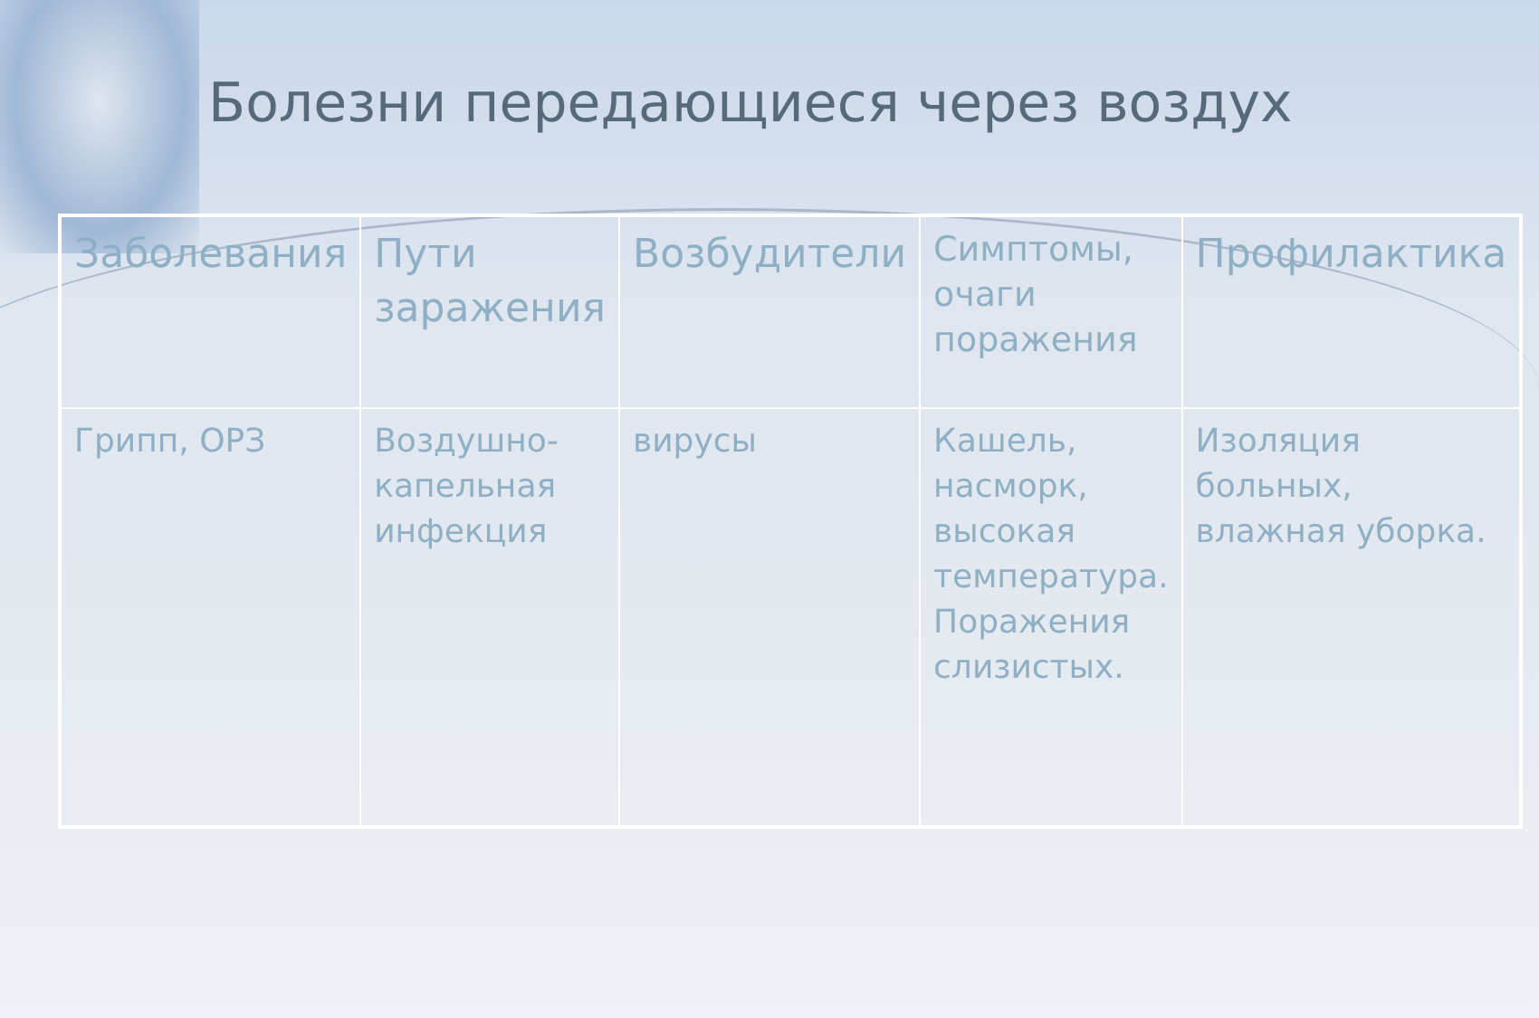Болезни передающиеся через воздух
| Заболевания | Пути заражения | Возбудители | Симптомы, очаги поражения | Профилактика |
| Грипп, ОРЗ | Воздушно-капельная инфекция | вирусы | Кашель, насморк, высокая температура. Поражения слизистых. | Изоляция больных, влажная уборка. |